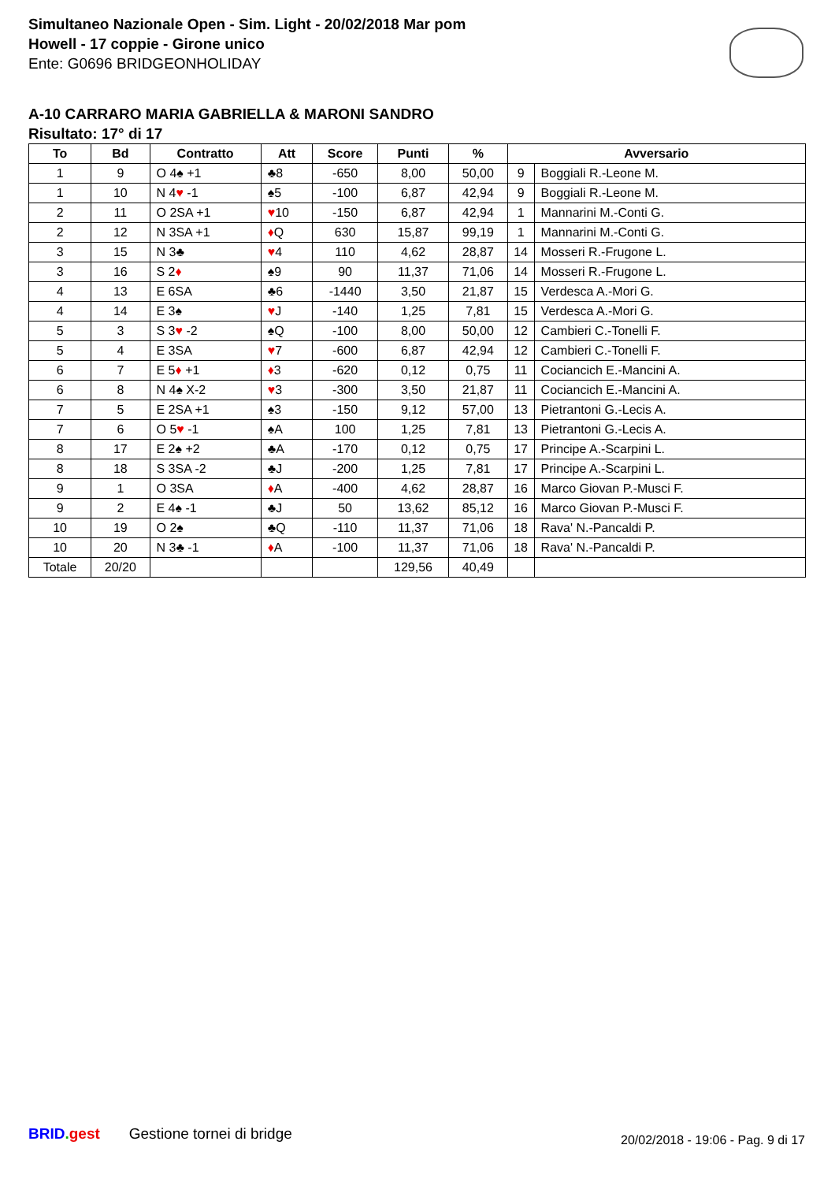Simultaneo Nazionale Open - Sim. Light - 20/02/2018 Mar pom
Howell - 17 coppie - Girone unico
Ente: G0696 BRIDGEONHOLIDAY
A-10 CARRARO MARIA GABRIELLA & MARONI SANDRO
Risultato: 17° di 17
| To | Bd | Contratto | Att | Score | Punti | % | Avversario | |
| --- | --- | --- | --- | --- | --- | --- | --- | --- |
| 1 | 9 | O 4♠ +1 | ♣8 | -650 | 8,00 | 50,00 | 9 | Boggiali R.-Leone M. |
| 1 | 10 | N 4 ♥ -1 | ♠5 | -100 | 6,87 | 42,94 | 9 | Boggiali R.-Leone M. |
| 2 | 11 | O 2SA +1 | ♥ 10 | -150 | 6,87 | 42,94 | 1 | Mannarini M.-Conti G. |
| 2 | 12 | N 3SA +1 | ♦ Q | 630 | 15,87 | 99,19 | 1 | Mannarini M.-Conti G. |
| 3 | 15 | N 3♣ | ♥ 4 | 110 | 4,62 | 28,87 | 14 | Mosseri R.-Frugone L. |
| 3 | 16 | S 2 ♦ | ♠9 | 90 | 11,37 | 71,06 | 14 | Mosseri R.-Frugone L. |
| 4 | 13 | E 6SA | ♣6 | -1440 | 3,50 | 21,87 | 15 | Verdesca A.-Mori G. |
| 4 | 14 | E 3♠ | ♥ J | -140 | 1,25 | 7,81 | 15 | Verdesca A.-Mori G. |
| 5 | 3 | S 3 ♥ -2 | ♠Q | -100 | 8,00 | 50,00 | 12 | Cambieri C.-Tonelli F. |
| 5 | 4 | E 3SA | ♥ 7 | -600 | 6,87 | 42,94 | 12 | Cambieri C.-Tonelli F. |
| 6 | 7 | E 5 ♦ +1 | ♦ 3 | -620 | 0,12 | 0,75 | 11 | Cociancich E.-Mancini A. |
| 6 | 8 | N 4♠ X-2 | ♥ 3 | -300 | 3,50 | 21,87 | 11 | Cociancich E.-Mancini A. |
| 7 | 5 | E 2SA +1 | ♠3 | -150 | 9,12 | 57,00 | 13 | Pietrantoni G.-Lecis A. |
| 7 | 6 | O 5 ♥ -1 | ♠A | 100 | 1,25 | 7,81 | 13 | Pietrantoni G.-Lecis A. |
| 8 | 17 | E 2♠ +2 | ♣A | -170 | 0,12 | 0,75 | 17 | Principe A.-Scarpini L. |
| 8 | 18 | S 3SA -2 | ♣J | -200 | 1,25 | 7,81 | 17 | Principe A.-Scarpini L. |
| 9 | 1 | O 3SA | ♦ A | -400 | 4,62 | 28,87 | 16 | Marco Giovan P.-Musci F. |
| 9 | 2 | E 4♠ -1 | ♣J | 50 | 13,62 | 85,12 | 16 | Marco Giovan P.-Musci F. |
| 10 | 19 | O 2♠ | ♣Q | -110 | 11,37 | 71,06 | 18 | Rava' N.-Pancaldi P. |
| 10 | 20 | N 3♣ -1 | ♦ A | -100 | 11,37 | 71,06 | 18 | Rava' N.-Pancaldi P. |
| Totale | 20/20 | | | | 129,56 | 40,49 | | |
BRID. gest Gestione tornei di bridge
20/02/2018 - 19:06 - Pag. 9 di 17